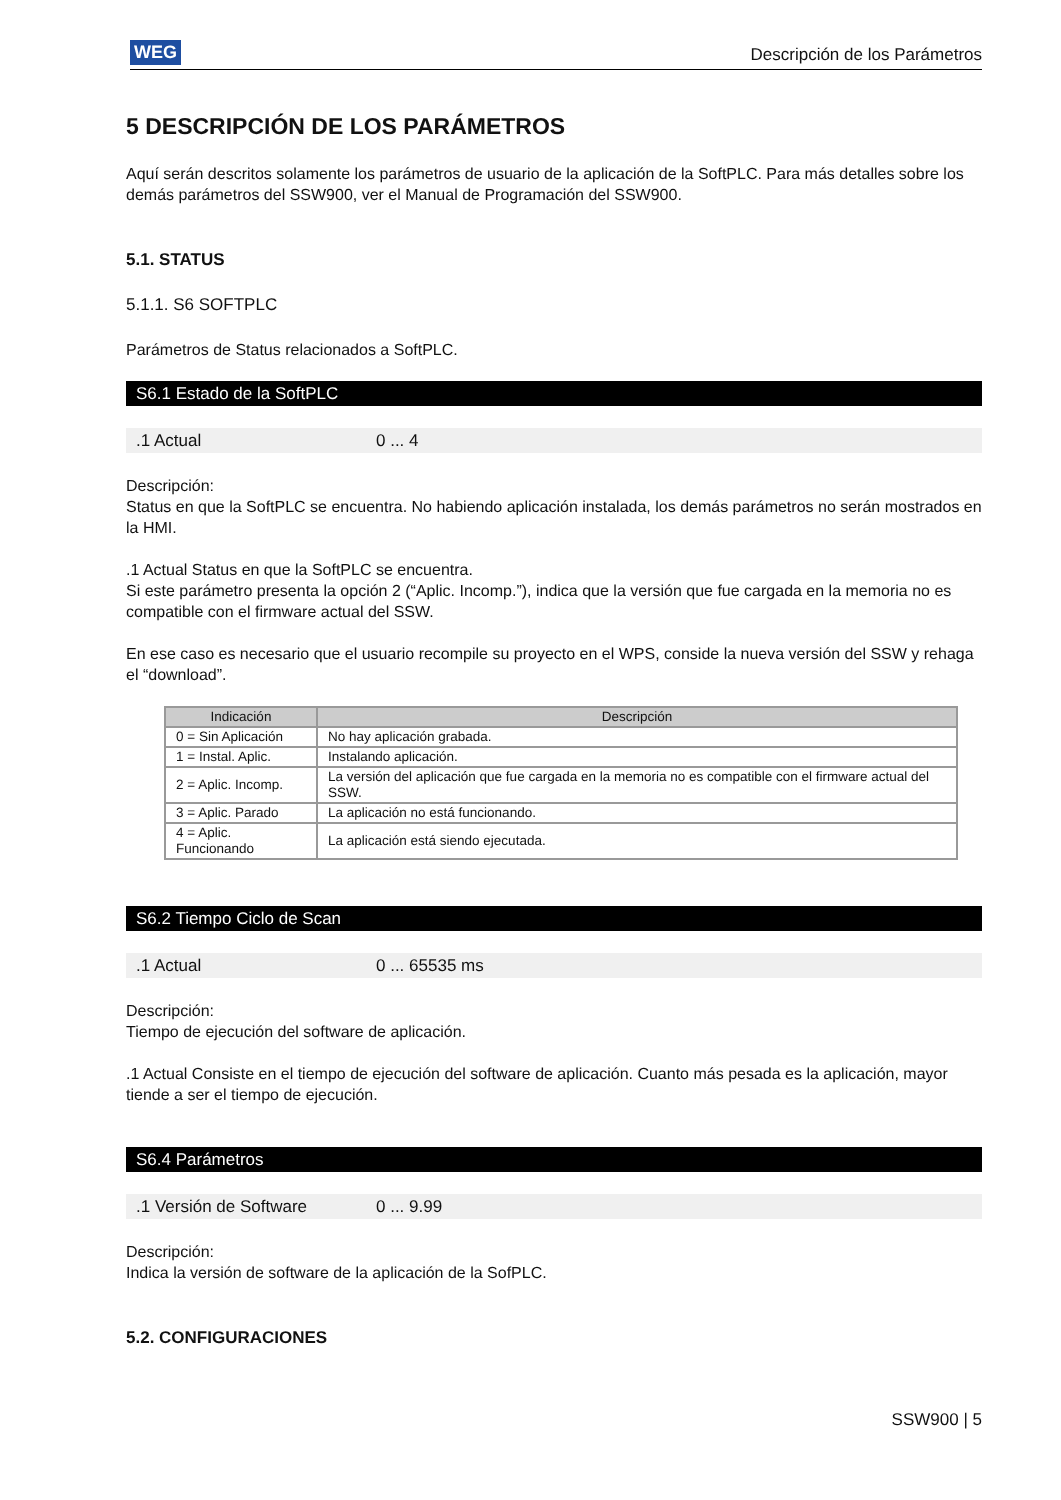WEG Descripción de los Parámetros
5 DESCRIPCIÓN DE LOS PARÁMETROS
Aquí serán descritos solamente los parámetros de usuario de la aplicación de la SoftPLC. Para más detalles sobre los demás parámetros del SSW900, ver el Manual de Programación del SSW900.
5.1. STATUS
5.1.1. S6 SOFTPLC
Parámetros de Status relacionados a SoftPLC.
S6.1 Estado de la SoftPLC
.1 Actual 0 ... 4
Descripción:
Status en que la SoftPLC se encuentra. No habiendo aplicación instalada, los demás parámetros no serán mostrados en la HMI.
.1 Actual Status en que la SoftPLC se encuentra.
Si este parámetro presenta la opción 2 (“Aplic. Incomp.”), indica que la versión que fue cargada en la memoria no es compatible con el firmware actual del SSW.
En ese caso es necesario que el usuario recompile su proyecto en el WPS, conside la nueva versión del SSW y rehaga el “download”.
| Indicación | Descripción |
| --- | --- |
| 0 = Sin Aplicación | No hay aplicación grabada. |
| 1 = Instal. Aplic. | Instalando aplicación. |
| 2 = Aplic. Incomp. | La versión del aplicación que fue cargada en la memoria no es compatible con el firmware actual del SSW. |
| 3 = Aplic. Parado | La aplicación no está funcionando. |
| 4 = Aplic. Funcionando | La aplicación está siendo ejecutada. |
S6.2 Tiempo Ciclo de Scan
.1 Actual 0 ... 65535 ms
Descripción:
Tiempo de ejecución del software de aplicación.
.1 Actual Consiste en el tiempo de ejecución del software de aplicación. Cuanto más pesada es la aplicación, mayor tiende a ser el tiempo de ejecución.
S6.4 Parámetros
.1 Versión de Software 0 ... 9.99
Descripción:
Indica la versión de software de la aplicación de la SofPLC.
5.2. CONFIGURACIONES
SSW900 | 5